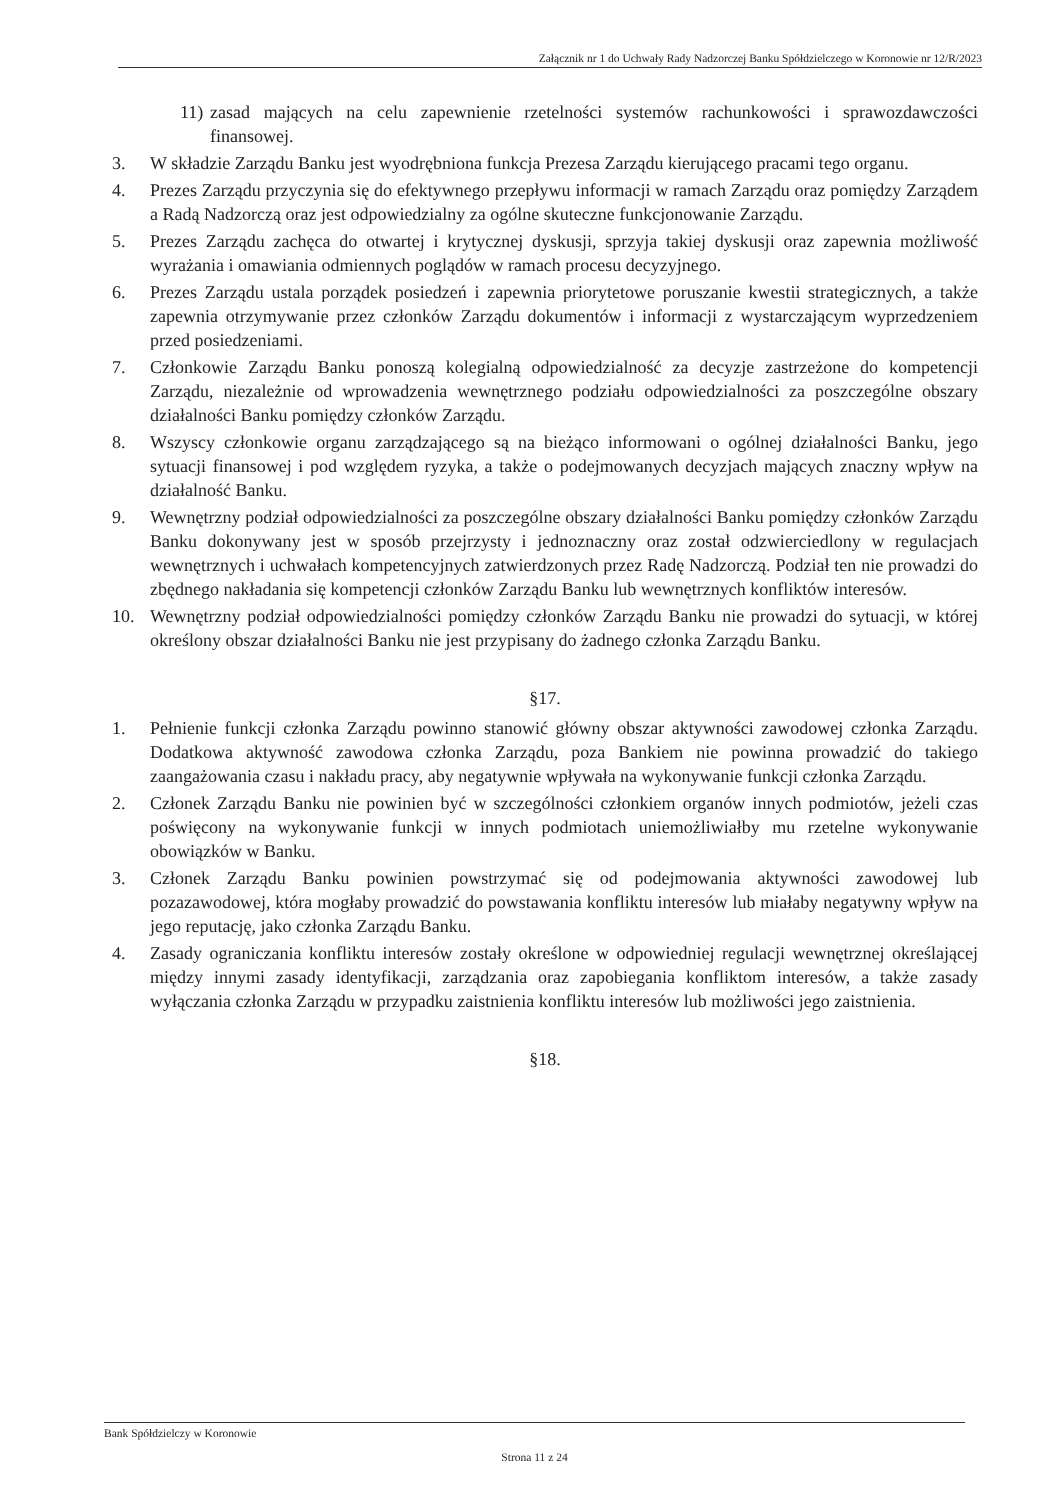Załącznik nr 1 do Uchwały Rady Nadzorczej Banku Spółdzielczego w Koronowie nr 12/R/2023
11) zasad mających na celu zapewnienie rzetelności systemów rachunkowości i sprawozdawczości finansowej.
3. W składzie Zarządu Banku jest wyodrębniona funkcja Prezesa Zarządu kierującego pracami tego organu.
4. Prezes Zarządu przyczynia się do efektywnego przepływu informacji w ramach Zarządu oraz pomiędzy Zarządem a Radą Nadzorczą oraz jest odpowiedzialny za ogólne skuteczne funkcjonowanie Zarządu.
5. Prezes Zarządu zachęca do otwartej i krytycznej dyskusji, sprzyja takiej dyskusji oraz zapewnia możliwość wyrażania i omawiania odmiennych poglądów w ramach procesu decyzyjnego.
6. Prezes Zarządu ustala porządek posiedzeń i zapewnia priorytetowe poruszanie kwestii strategicznych, a także zapewnia otrzymywanie przez członków Zarządu dokumentów i informacji z wystarczającym wyprzedzeniem przed posiedzeniami.
7. Członkowie Zarządu Banku ponoszą kolegialną odpowiedzialność za decyzje zastrzeżone do kompetencji Zarządu, niezależnie od wprowadzenia wewnętrznego podziału odpowiedzialności za poszczególne obszary działalności Banku pomiędzy członków Zarządu.
8. Wszyscy członkowie organu zarządzającego są na bieżąco informowani o ogólnej działalności Banku, jego sytuacji finansowej i pod względem ryzyka, a także o podejmowanych decyzjach mających znaczny wpływ na działalność Banku.
9. Wewnętrzny podział odpowiedzialności za poszczególne obszary działalności Banku pomiędzy członków Zarządu Banku dokonywany jest w sposób przejrzysty i jednoznaczny oraz został odzwierciedlony w regulacjach wewnętrznych i uchwałach kompetencyjnych zatwierdzonych przez Radę Nadzorczą. Podział ten nie prowadzi do zbędnego nakładania się kompetencji członków Zarządu Banku lub wewnętrznych konfliktów interesów.
10. Wewnętrzny podział odpowiedzialności pomiędzy członków Zarządu Banku nie prowadzi do sytuacji, w której określony obszar działalności Banku nie jest przypisany do żadnego członka Zarządu Banku.
§17.
1. Pełnienie funkcji członka Zarządu powinno stanowić główny obszar aktywności zawodowej członka Zarządu. Dodatkowa aktywność zawodowa członka Zarządu, poza Bankiem nie powinna prowadzić do takiego zaangażowania czasu i nakładu pracy, aby negatywnie wpływała na wykonywanie funkcji członka Zarządu.
2. Członek Zarządu Banku nie powinien być w szczególności członkiem organów innych podmiotów, jeżeli czas poświęcony na wykonywanie funkcji w innych podmiotach uniemożliwiałby mu rzetelne wykonywanie obowiązków w Banku.
3. Członek Zarządu Banku powinien powstrzymać się od podejmowania aktywności zawodowej lub pozazawodowej, która mogłaby prowadzić do powstawania konfliktu interesów lub miałaby negatywny wpływ na jego reputację, jako członka Zarządu Banku.
4. Zasady ograniczania konfliktu interesów zostały określone w odpowiedniej regulacji wewnętrznej określającej między innymi zasady identyfikacji, zarządzania oraz zapobiegania konfliktom interesów, a także zasady wyłączania członka Zarządu w przypadku zaistnienia konfliktu interesów lub możliwości jego zaistnienia.
§18.
Bank Spółdzielczy w Koronowie
Strona 11 z 24